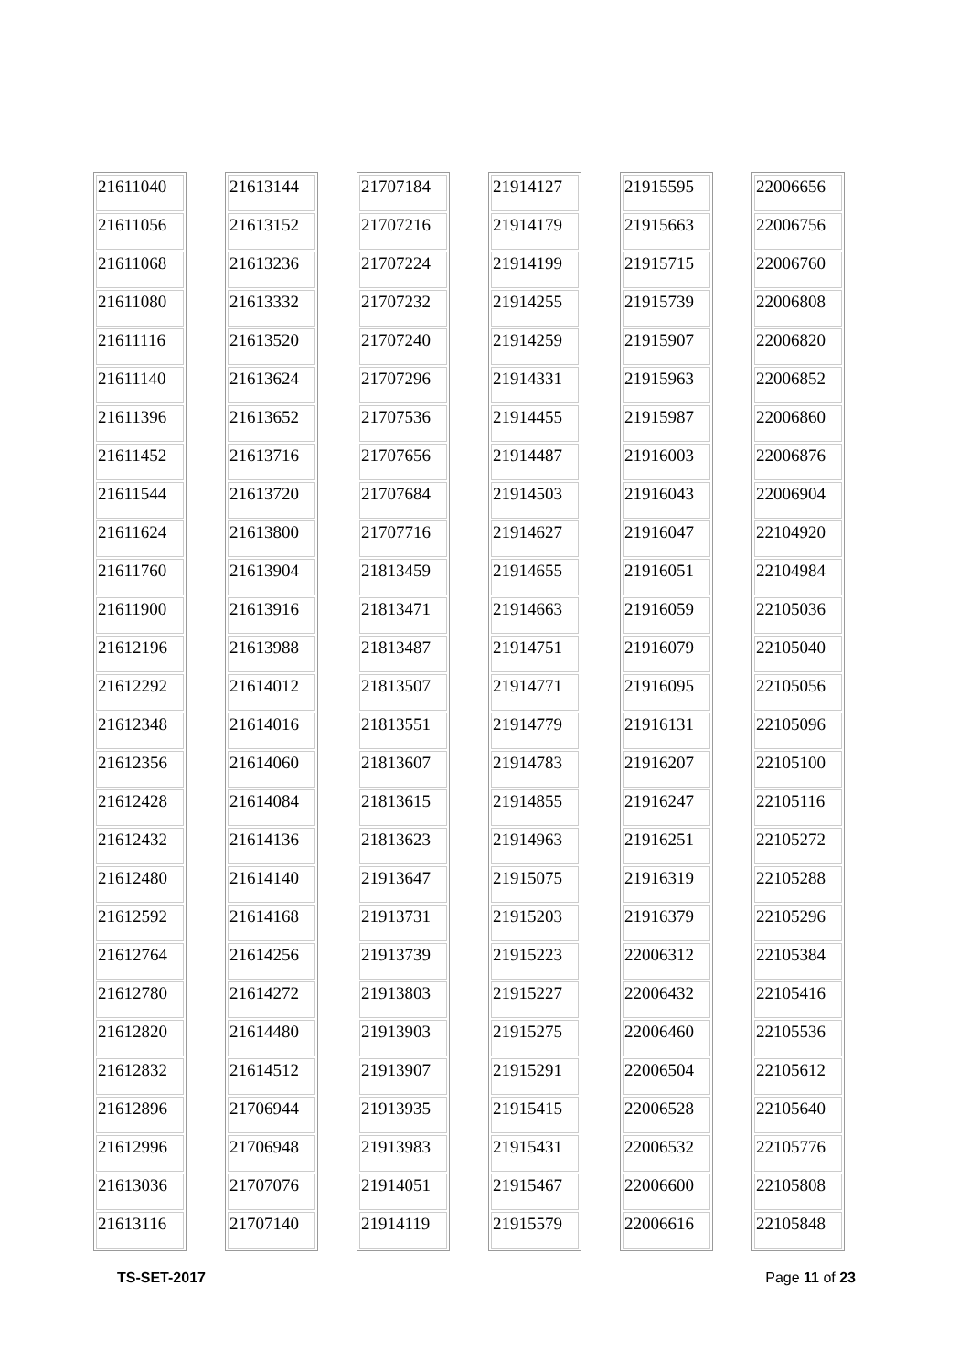| 21611040 |
| 21611056 |
| 21611068 |
| 21611080 |
| 21611116 |
| 21611140 |
| 21611396 |
| 21611452 |
| 21611544 |
| 21611624 |
| 21611760 |
| 21611900 |
| 21612196 |
| 21612292 |
| 21612348 |
| 21612356 |
| 21612428 |
| 21612432 |
| 21612480 |
| 21612592 |
| 21612764 |
| 21612780 |
| 21612820 |
| 21612832 |
| 21612896 |
| 21612996 |
| 21613036 |
| 21613116 |
| 21613144 |
| 21613152 |
| 21613236 |
| 21613332 |
| 21613520 |
| 21613624 |
| 21613652 |
| 21613716 |
| 21613720 |
| 21613800 |
| 21613904 |
| 21613916 |
| 21613988 |
| 21614012 |
| 21614016 |
| 21614060 |
| 21614084 |
| 21614136 |
| 21614140 |
| 21614168 |
| 21614256 |
| 21614272 |
| 21614480 |
| 21614512 |
| 21706944 |
| 21706948 |
| 21707076 |
| 21707140 |
| 21707184 |
| 21707216 |
| 21707224 |
| 21707232 |
| 21707240 |
| 21707296 |
| 21707536 |
| 21707656 |
| 21707684 |
| 21707716 |
| 21813459 |
| 21813471 |
| 21813487 |
| 21813507 |
| 21813551 |
| 21813607 |
| 21813615 |
| 21813623 |
| 21913647 |
| 21913731 |
| 21913739 |
| 21913803 |
| 21913903 |
| 21913907 |
| 21913935 |
| 21913983 |
| 21914051 |
| 21914119 |
| 21914127 |
| 21914179 |
| 21914199 |
| 21914255 |
| 21914259 |
| 21914331 |
| 21914455 |
| 21914487 |
| 21914503 |
| 21914627 |
| 21914655 |
| 21914663 |
| 21914751 |
| 21914771 |
| 21914779 |
| 21914783 |
| 21914855 |
| 21914963 |
| 21915075 |
| 21915203 |
| 21915223 |
| 21915227 |
| 21915275 |
| 21915291 |
| 21915415 |
| 21915431 |
| 21915467 |
| 21915579 |
| 21915595 |
| 21915663 |
| 21915715 |
| 21915739 |
| 21915907 |
| 21915963 |
| 21915987 |
| 21916003 |
| 21916043 |
| 21916047 |
| 21916051 |
| 21916059 |
| 21916079 |
| 21916095 |
| 21916131 |
| 21916207 |
| 21916247 |
| 21916251 |
| 21916319 |
| 21916379 |
| 22006312 |
| 22006432 |
| 22006460 |
| 22006504 |
| 22006528 |
| 22006532 |
| 22006600 |
| 22006616 |
| 22006656 |
| 22006756 |
| 22006760 |
| 22006808 |
| 22006820 |
| 22006852 |
| 22006860 |
| 22006876 |
| 22006904 |
| 22104920 |
| 22104984 |
| 22105036 |
| 22105040 |
| 22105056 |
| 22105096 |
| 22105100 |
| 22105116 |
| 22105272 |
| 22105288 |
| 22105296 |
| 22105384 |
| 22105416 |
| 22105536 |
| 22105612 |
| 22105640 |
| 22105776 |
| 22105808 |
| 22105848 |
TS-SET-2017 Page 11 of 23